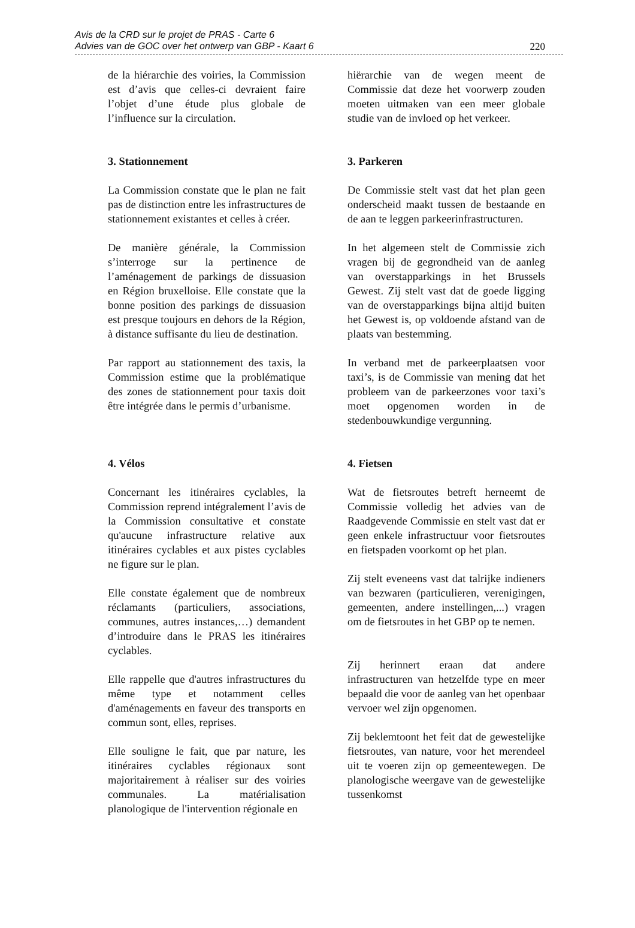Avis de la CRD sur le projet de PRAS - Carte 6
Advies van de GOC over het ontwerp van GBP - Kaart 6
220
de la hiérarchie des voiries, la Commission est d’avis que celles-ci devraient faire l’objet d’une étude plus globale de l’influence sur la circulation.
3. Stationnement
La Commission constate que le plan ne fait pas de distinction entre les infrastructures de stationnement existantes et celles à créer.
De manière générale, la Commission s’interroge sur la pertinence de l’aménagement de parkings de dissuasion en Région bruxelloise. Elle constate que la bonne position des parkings de dissuasion est presque toujours en dehors de la Région, à distance suffisante du lieu de destination.
Par rapport au stationnement des taxis, la Commission estime que la problématique des zones de stationnement pour taxis doit être intégrée dans le permis d’urbanisme.
4. Vélos
Concernant les itinéraires cyclables, la Commission reprend intégralement l’avis de la Commission consultative et constate qu'aucune infrastructure relative aux itinéraires cyclables et aux pistes cyclables ne figure sur le plan.
Elle constate également que de nombreux réclamants (particuliers, associations, communes, autres instances,…) demandent d’introduire dans le PRAS les itinéraires cyclables.
Elle rappelle que d'autres infrastructures du même type et notamment celles d'aménagements en faveur des transports en commun sont, elles, reprises.
Elle souligne le fait, que par nature, les itinéraires cyclables régionaux sont majoritairement à réaliser sur des voiries communales. La matérialisation planologique de l'intervention régionale en
hiërarchie van de wegen meent de Commissie dat deze het voorwerp zouden moeten uitmaken van een meer globale studie van de invloed op het verkeer.
3. Parkeren
De Commissie stelt vast dat het plan geen onderscheid maakt tussen de bestaande en de aan te leggen parkeerinfrastructuren.
In het algemeen stelt de Commissie zich vragen bij de gegrondheid van de aanleg van overstapparkings in het Brussels Gewest. Zij stelt vast dat de goede ligging van de overstapparkings bijna altijd buiten het Gewest is, op voldoende afstand van de plaats van bestemming.
In verband met de parkeerplaatsen voor taxi’s, is de Commissie van mening dat het probleem van de parkeerzones voor taxi’s moet opgenomen worden in de stedenbouwkundige vergunning.
4. Fietsen
Wat de fietsroutes betreft herneemt de Commissie volledig het advies van de Raadgevende Commissie en stelt vast dat er geen enkele infrastructuur voor fietsroutes en fietspaden voorkomt op het plan.
Zij stelt eveneens vast dat talrijke indieners van bezwaren (particulieren, verenigingen, gemeenten, andere instellingen,...) vragen om de fietsroutes in het GBP op te nemen.
Zij herinnert eraan dat andere infrastructuren van hetzelfde type en meer bepaald die voor de aanleg van het openbaar vervoer wel zijn opgenomen.
Zij beklemtoont het feit dat de gewestelijke fietsroutes, van nature, voor het merendeel uit te voeren zijn op gemeentewegen. De planologische weergave van de gewestelijke tussenkomst